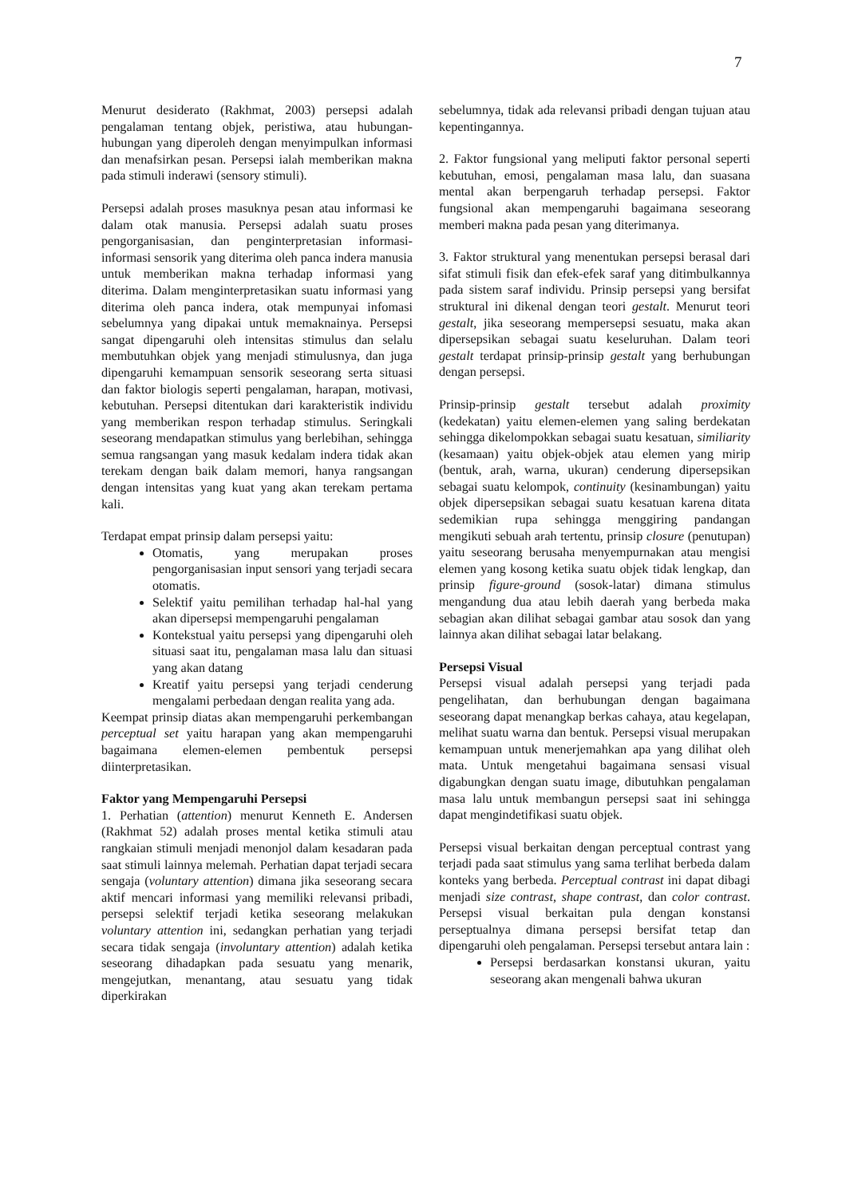7
Menurut desiderato (Rakhmat, 2003) persepsi adalah pengalaman tentang objek, peristiwa, atau hubungan-hubungan yang diperoleh dengan menyimpulkan informasi dan menafsirkan pesan. Persepsi ialah memberikan makna pada stimuli inderawi (sensory stimuli).
Persepsi adalah proses masuknya pesan atau informasi ke dalam otak manusia. Persepsi adalah suatu proses pengorganisasian, dan penginterpretasian informasi-informasi sensorik yang diterima oleh panca indera manusia untuk memberikan makna terhadap informasi yang diterima. Dalam menginterpretasikan suatu informasi yang diterima oleh panca indera, otak mempunyai infomasi sebelumnya yang dipakai untuk memaknainya. Persepsi sangat dipengaruhi oleh intensitas stimulus dan selalu membutuhkan objek yang menjadi stimulusnya, dan juga dipengaruhi kemampuan sensorik seseorang serta situasi dan faktor biologis seperti pengalaman, harapan, motivasi, kebutuhan. Persepsi ditentukan dari karakteristik individu yang memberikan respon terhadap stimulus. Seringkali seseorang mendapatkan stimulus yang berlebihan, sehingga semua rangsangan yang masuk kedalam indera tidak akan terekam dengan baik dalam memori, hanya rangsangan dengan intensitas yang kuat yang akan terekam pertama kali.
Terdapat empat prinsip dalam persepsi yaitu:
Otomatis, yang merupakan proses pengorganisasian input sensori yang terjadi secara otomatis.
Selektif yaitu pemilihan terhadap hal-hal yang akan dipersepsi mempengaruhi pengalaman
Kontekstual yaitu persepsi yang dipengaruhi oleh situasi saat itu, pengalaman masa lalu dan situasi yang akan datang
Kreatif yaitu persepsi yang terjadi cenderung mengalami perbedaan dengan realita yang ada.
Keempat prinsip diatas akan mempengaruhi perkembangan perceptual set yaitu harapan yang akan mempengaruhi bagaimana elemen-elemen pembentuk persepsi diinterpretasikan.
Faktor yang Mempengaruhi Persepsi
1. Perhatian (attention) menurut Kenneth E. Andersen (Rakhmat 52) adalah proses mental ketika stimuli atau rangkaian stimuli menjadi menonjol dalam kesadaran pada saat stimuli lainnya melemah. Perhatian dapat terjadi secara sengaja (voluntary attention) dimana jika seseorang secara aktif mencari informasi yang memiliki relevansi pribadi, persepsi selektif terjadi ketika seseorang melakukan voluntary attention ini, sedangkan perhatian yang terjadi secara tidak sengaja (involuntary attention) adalah ketika seseorang dihadapkan pada sesuatu yang menarik, mengejutkan, menantang, atau sesuatu yang tidak diperkirakan
sebelumnya, tidak ada relevansi pribadi dengan tujuan atau kepentingannya.
2. Faktor fungsional yang meliputi faktor personal seperti kebutuhan, emosi, pengalaman masa lalu, dan suasana mental akan berpengaruh terhadap persepsi. Faktor fungsional akan mempengaruhi bagaimana seseorang memberi makna pada pesan yang diterimanya.
3. Faktor struktural yang menentukan persepsi berasal dari sifat stimuli fisik dan efek-efek saraf yang ditimbulkannya pada sistem saraf individu. Prinsip persepsi yang bersifat struktural ini dikenal dengan teori gestalt. Menurut teori gestalt, jika seseorang mempersepsi sesuatu, maka akan dipersepsikan sebagai suatu keseluruhan. Dalam teori gestalt terdapat prinsip-prinsip gestalt yang berhubungan dengan persepsi.
Prinsip-prinsip gestalt tersebut adalah proximity (kedekatan) yaitu elemen-elemen yang saling berdekatan sehingga dikelompokkan sebagai suatu kesatuan, similiarity (kesamaan) yaitu objek-objek atau elemen yang mirip (bentuk, arah, warna, ukuran) cenderung dipersepsikan sebagai suatu kelompok, continuity (kesinambungan) yaitu objek dipersepsikan sebagai suatu kesatuan karena ditata sedemikian rupa sehingga menggiring pandangan mengikuti sebuah arah tertentu, prinsip closure (penutupan) yaitu seseorang berusaha menyempurnakan atau mengisi elemen yang kosong ketika suatu objek tidak lengkap, dan prinsip figure-ground (sosok-latar) dimana stimulus mengandung dua atau lebih daerah yang berbeda maka sebagian akan dilihat sebagai gambar atau sosok dan yang lainnya akan dilihat sebagai latar belakang.
Persepsi Visual
Persepsi visual adalah persepsi yang terjadi pada pengelihatan, dan berhubungan dengan bagaimana seseorang dapat menangkap berkas cahaya, atau kegelapan, melihat suatu warna dan bentuk. Persepsi visual merupakan kemampuan untuk menerjemahkan apa yang dilihat oleh mata. Untuk mengetahui bagaimana sensasi visual digabungkan dengan suatu image, dibutuhkan pengalaman masa lalu untuk membangun persepsi saat ini sehingga dapat mengindetifikasi suatu objek.
Persepsi visual berkaitan dengan perceptual contrast yang terjadi pada saat stimulus yang sama terlihat berbeda dalam konteks yang berbeda. Perceptual contrast ini dapat dibagi menjadi size contrast, shape contrast, dan color contrast. Persepsi visual berkaitan pula dengan konstansi perseptualnya dimana persepsi bersifat tetap dan dipengaruhi oleh pengalaman. Persepsi tersebut antara lain :
Persepsi berdasarkan konstansi ukuran, yaitu seseorang akan mengenali bahwa ukuran